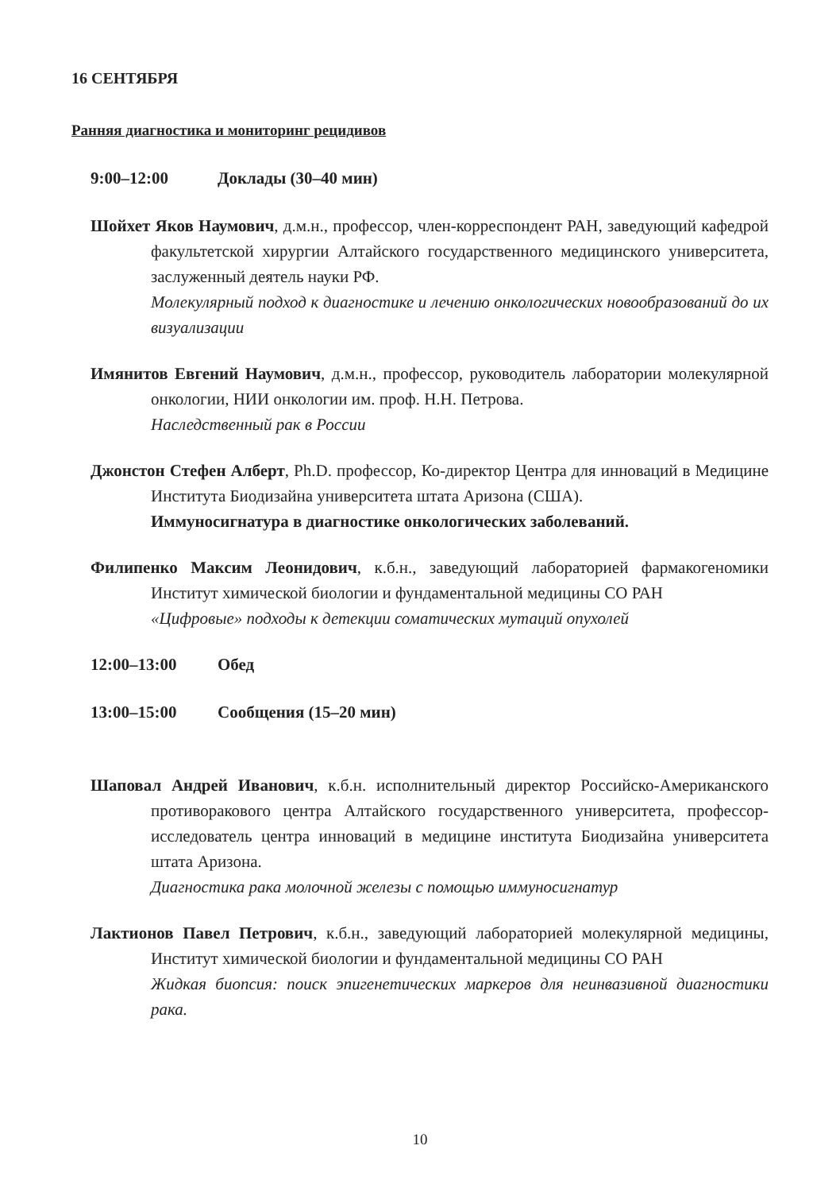16 СЕНТЯБРЯ
Ранняя диагностика и мониторинг рецидивов
9:00–12:00 Доклады (30–40 мин)
Шойхет Яков Наумович, д.м.н., профессор, член-корреспондент РАН, заведующий кафедрой факультетской хирургии Алтайского государственного медицинского университета, заслуженный деятель науки РФ.
Молекулярный подход к диагностике и лечению онкологических новообразований до их визуализации
Имянитов Евгений Наумович, д.м.н., профессор, руководитель лаборатории молекулярной онкологии, НИИ онкологии им. проф. Н.Н. Петрова.
Наследственный рак в России
Джонстон Стефен Алберт, Ph.D. профессор, Ко-директор Центра для инноваций в Медицине Института Биодизайна университета штата Аризона (США).
Иммуносигнатура в диагностике онкологических заболеваний.
Филипенко Максим Леонидович, к.б.н., заведующий лабораторией фармакогеномики Институт химической биологии и фундаментальной медицины СО РАН
«Цифровые» подходы к детекции соматических мутаций опухолей
12:00–13:00 Обед
13:00–15:00 Сообщения (15–20 мин)
Шаповал Андрей Иванович, к.б.н. исполнительный директор Российско-Американского противоракового центра Алтайского государственного университета, профессор-исследователь центра инноваций в медицине института Биодизайна университета штата Аризона.
Диагностика рака молочной железы с помощью иммуносигнатур
Лактионов Павел Петрович, к.б.н., заведующий лабораторией молекулярной медицины, Институт химической биологии и фундаментальной медицины СО РАН
Жидкая биопсия: поиск эпигенетических маркеров для неинвазивной диагностики рака.
10